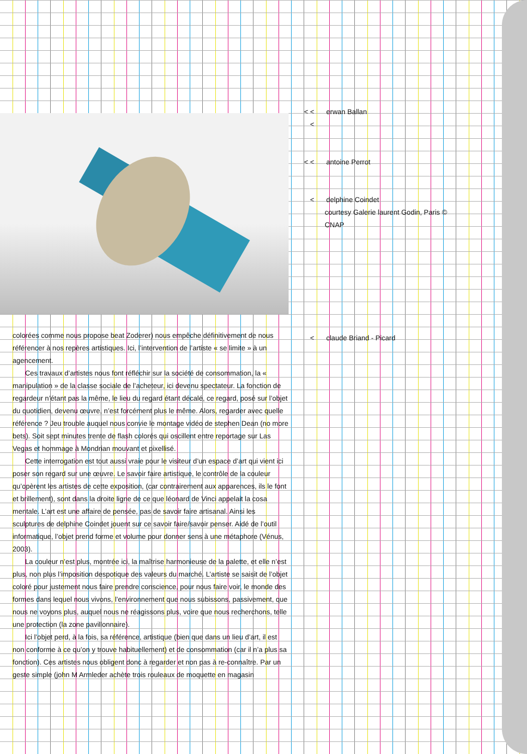< < < erwan Ballan
< < antoine Perrot
< delphine Coindet
courtesy Galerie laurent Godin, Paris © CNAP
< claude Briand - Picard
colorées comme nous propose beat Zoderer) nous empêche définitivement de nous référencer à nos repères artistiques. Ici, l’intervention de l’artiste « se limite » à un agencement.
Ces travaux d’artistes nous font réfléchir sur la société de consommation, la « manipulation » de la classe sociale de l’acheteur, ici devenu spectateur. La fonction de regardeur n’étant pas la même, le lieu du regard étant décalé, ce regard, posé sur l’objet du quotidien, devenu œuvre, n’est forcément plus le même. Alors, regarder avec quelle référence ? Jeu trouble auquel nous convie le montage vidéo de stephen Dean (no more bets). Soit sept minutes trente de flash colorés qui oscillent entre reportage sur Las Vegas et hommage à Mondrian mouvant et pixellisé.
Cette interrogation est tout aussi vraie pour le visiteur d’un espace d’art qui vient ici poser son regard sur une œuvre. Le savoir faire artistique, le contrôle de la couleur qu’opèrent les artistes de cette exposition, (car contrairement aux apparences, ils le font et brillement), sont dans la droite ligne de ce que léonard de Vinci appelait la cosa mentale. L’art est une affaire de pensée, pas de savoir faire artisanal. Ainsi les sculptures de delphine Coindet jouent sur ce savoir faire/savoir penser. Aidé de l’outil informatique, l’objet prend forme et volume pour donner sens à une métaphore (Vénus, 2003).
La couleur n’est plus, montrée ici, la maîtrise harmonieuse de la palette, et elle n’est plus, non plus l’imposition despotique des valeurs du marché. L’artiste se saisit de l’objet coloré pour justement nous faire prendre conscience, pour nous faire voir, le monde des formes dans lequel nous vivons, l’environnement que nous subissons, passivement, que nous ne voyons plus, auquel nous ne réagissons plus, voire que nous recherchons, telle une protection (la zone pavillonnaire).
Ici l’objet perd, à la fois, sa référence, artistique (bien que dans un lieu d’art, il est non conforme à ce qu’on y trouve habituellement) et de consommation (car il n’a plus sa fonction). Ces artistes nous obligent donc à regarder et non pas à re-connaître. Par un geste simple (john M Armleder achète trois rouleaux de moquette en magasin